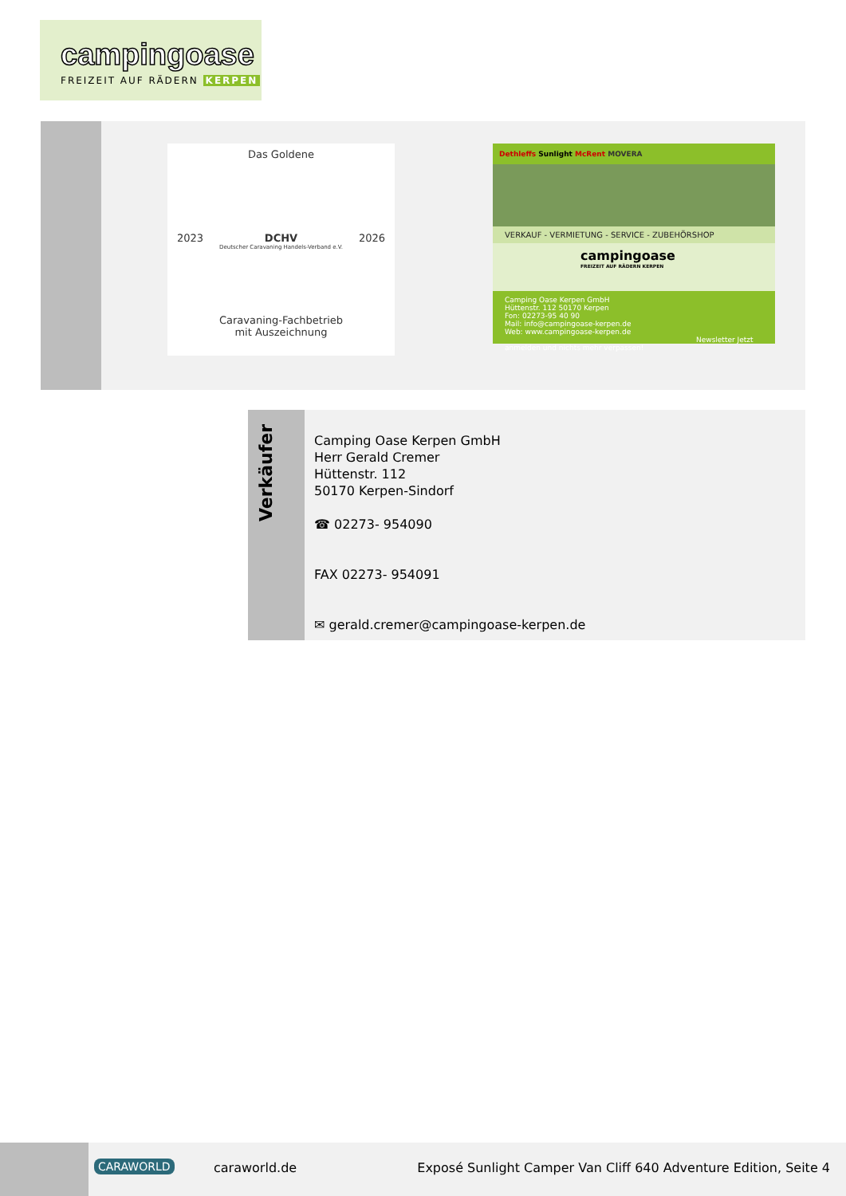campingoase
FREIZEIT AUF RÄDERN KERPEN
Das Goldene
2023 DCHV 2026
Deutscher Caravaning Handels-Verband e.V.
Caravaning-Fachbetrieb
mit Auszeichnung
Dethleffs Sunlight McRent MOVERA
VERKAUF - VERMIETUNG - SERVICE - ZUBEHÖRSHOP
campingoase
FREIZEIT AUF RÄDERN KERPEN
Camping Oase Kerpen GmbH
Hüttenstr. 112 50170 Kerpen
Fon: 02273-95 40 90
Mail: info@campingoase-kerpen.de
Web: www.campingoase-kerpen.de
Newsletter Jetzt anmelden und nichts mehr verpassen!
Verkäufer
Camping Oase Kerpen GmbH
Herr Gerald Cremer
Hüttenstr. 112
50170 Kerpen-Sindorf
☎ 02273- 954090
FAX 02273- 954091
✉ gerald.cremer@campingoase-kerpen.de
CARAWORLD caraworld.de Exposé Sunlight Camper Van Cliff 640 Adventure Edition, Seite 4